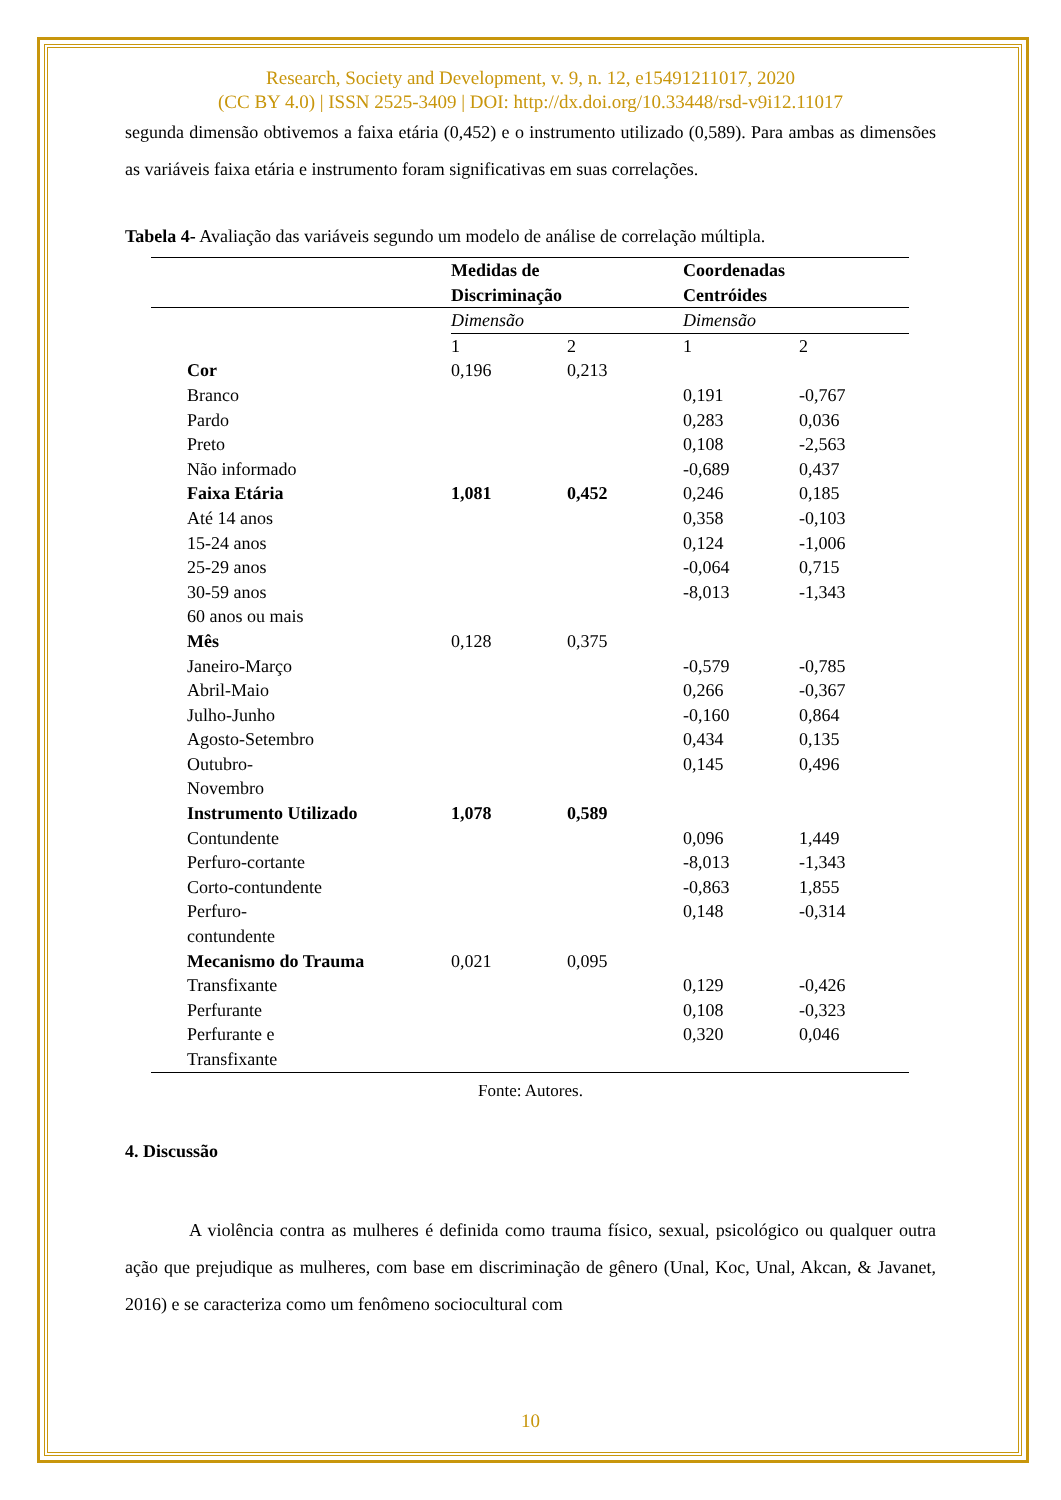Research, Society and Development, v. 9, n. 12, e15491211017, 2020
(CC BY 4.0) | ISSN 2525-3409 | DOI: http://dx.doi.org/10.33448/rsd-v9i12.11017
segunda dimensão obtivemos a faixa etária (0,452) e o instrumento utilizado (0,589). Para ambas as dimensões as variáveis faixa etária e instrumento foram significativas em suas correlações.
Tabela 4- Avaliação das variáveis segundo um modelo de análise de correlação múltipla.
| | Medidas de Discriminação | | Coordenadas Centróides | |
| --- | --- | --- | --- | --- |
| | Dimensão | | Dimensão | |
| | 1 | 2 | 1 | 2 |
| Cor | 0,196 | 0,213 | | |
| Branco | | | 0,191 | -0,767 |
| Pardo | | | 0,283 | 0,036 |
| Preto | | | 0,108 | -2,563 |
| Não informado | | | -0,689 | 0,437 |
| Faixa Etária | 1,081 | 0,452 | 0,246 | 0,185 |
| Até 14 anos | | | 0,358 | -0,103 |
| 15-24 anos | | | 0,124 | -1,006 |
| 25-29 anos | | | -0,064 | 0,715 |
| 30-59 anos | | | -8,013 | -1,343 |
| 60 anos ou mais | | | | |
| Mês | 0,128 | 0,375 | | |
| Janeiro-Março | | | -0,579 | -0,785 |
| Abril-Maio | | | 0,266 | -0,367 |
| Julho-Junho | | | -0,160 | 0,864 |
| Agosto-Setembro | | | 0,434 | 0,135 |
| Outubro- Novembro | | | 0,145 | 0,496 |
| Instrumento Utilizado | 1,078 | 0,589 | | |
| Contundente | | | 0,096 | 1,449 |
| Perfuro-cortante | | | -8,013 | -1,343 |
| Corto-contundente | | | -0,863 | 1,855 |
| Perfuro- contundente | | | 0,148 | -0,314 |
| Mecanismo do Trauma | 0,021 | 0,095 | | |
| Transfixante | | | 0,129 | -0,426 |
| Perfurante | | | 0,108 | -0,323 |
| Perfurante e Transfixante | | | 0,320 | 0,046 |
Fonte: Autores.
4. Discussão
A violência contra as mulheres é definida como trauma físico, sexual, psicológico ou qualquer outra ação que prejudique as mulheres, com base em discriminação de gênero (Unal, Koc, Unal, Akcan, & Javanet, 2016) e se caracteriza como um fenômeno sociocultural com
10